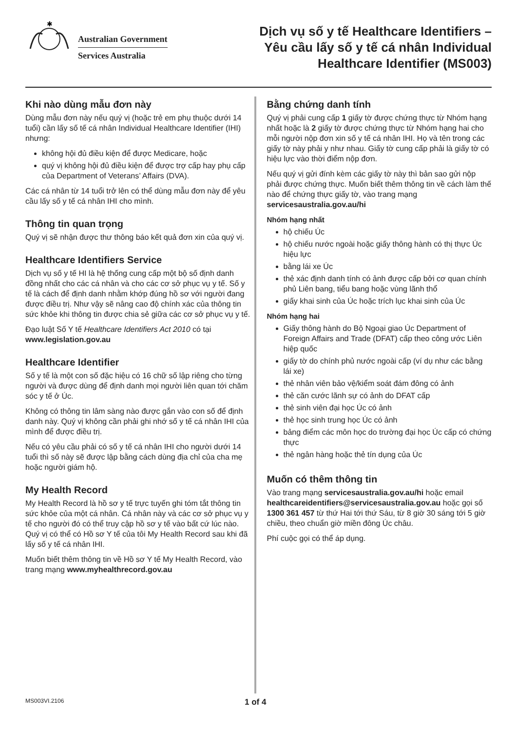✱
Australian Government
Services Australia
Dịch vụ số y tế Healthcare Identifiers –
Yêu cầu lấy số y tế cá nhân Individual
Healthcare Identifier (MS003)
Khi nào dùng mẫu đơn này
Dùng mẫu đơn này nếu quý vị (hoặc trẻ em phụ thuộc dưới 14 tuổi) cần lấy số tế cá nhân Individual Healthcare Identifier (IHI) nhưng:
không hội đủ điều kiện để được Medicare, hoặc
quý vị không hội đủ điều kiện để được trợ cấp hay phụ cấp của Department of Veterans’ Affairs (DVA).
Các cá nhân từ 14 tuổi trở lên có thể dùng mẫu đơn này để yêu cầu lấy số y tế cá nhân IHI cho mình.
Thông tin quan trọng
Quý vị sẽ nhận được thư thông báo kết quả đơn xin của quý vị.
Healthcare Identifiers Service
Dịch vụ số y tế HI là hệ thống cung cấp một bộ số định danh đồng nhất cho các cá nhân và cho các cơ sở phục vụ y tế. Số y tế là cách để định danh nhằm khớp đúng hồ sơ với người đang được điều trị. Như vậy sẽ nâng cao độ chính xác của thông tin sức khỏe khi thông tin được chia sẻ giữa các cơ sở phục vụ y tế.
Đạo luật Số Y tế Healthcare Identifiers Act 2010 có tại www.legislation.gov.au
Healthcare Identifier
Số y tế là một con số đặc hiệu có 16 chữ số lập riêng cho từng người và được dùng để định danh mọi người liên quan tới chăm sóc y tế ở Úc.
Không có thông tin lâm sàng nào được gắn vào con số để định danh này. Quý vị không cần phải ghi nhớ số y tế cá nhân IHI của mình để được điều trị.
Nếu có yêu cầu phải có số y tế cá nhân IHI cho người dưới 14 tuổi thì số này sẽ được lập bằng cách dùng địa chỉ của cha mẹ hoặc người giám hộ.
My Health Record
My Health Record là hồ sơ y tế trực tuyến ghi tóm tắt thông tin sức khỏe của một cá nhân. Cá nhân này và các cơ sở phục vụ y tế cho người đó có thể truy cập hồ sơ y tế vào bất cứ lúc nào. Quý vị có thể có Hồ sơ Y tế của tôi My Health Record sau khi đã lấy số y tế cá nhân IHI.
Muốn biết thêm thông tin về Hồ sơ Y tế My Health Record, vào trang mạng www.myhealthrecord.gov.au
Bằng chứng danh tính
Quý vị phải cung cấp 1 giấy tờ được chứng thực từ Nhóm hạng nhất hoặc là 2 giấy tờ được chứng thực từ Nhóm hạng hai cho mỗi người nộp đơn xin số y tế cá nhân IHI. Họ và tên trong các giấy tờ này phải y như nhau. Giấy tờ cung cấp phải là giấy tờ có hiệu lực vào thời điểm nộp đơn.
Nếu quý vị gửi đính kèm các giấy tờ này thì bản sao gửi nộp phải được chứng thực. Muốn biết thêm thông tin về cách làm thế nào để chứng thực giấy tờ, vào trang mạng servicesaustralia.gov.au/hi
Nhóm hạng nhất
hộ chiếu Úc
hộ chiếu nước ngoài hoặc giấy thông hành có thị thực Úc hiệu lực
bằng lái xe Úc
thẻ xác định danh tính có ảnh được cấp bởi cơ quan chính phủ Liên bang, tiểu bang hoặc vùng lãnh thổ
giấy khai sinh của Úc hoặc trích lục khai sinh của Úc
Nhóm hạng hai
Giấy thông hành do Bộ Ngoại giao Úc Department of Foreign Affairs and Trade (DFAT) cấp theo công ước Liên hiệp quốc
giấy tờ do chính phủ nước ngoài cấp (ví dụ như các bằng lái xe)
thẻ nhân viên bảo vệ/kiểm soát đám đông có ảnh
thẻ căn cước lãnh sự có ảnh do DFAT cấp
thẻ sinh viên đại học Úc có ảnh
thẻ học sinh trung học Úc có ảnh
bảng điểm các môn học do trường đại học Úc cấp có chứng thực
thẻ ngân hàng hoặc thẻ tín dụng của Úc
Muốn có thêm thông tin
Vào trang mạng servicesaustralia.gov.au/hi hoặc email healthcareidentifiers@servicesaustralia.gov.au hoặc gọi số 1300 361 457 từ thứ Hai tới thứ Sáu, từ 8 giờ 30 sáng tới 5 giờ chiều, theo chuẩn giờ miền đông Úc châu.
Phí cuộc gọi có thể áp dụng.
MS003VI.2106 1 of 4